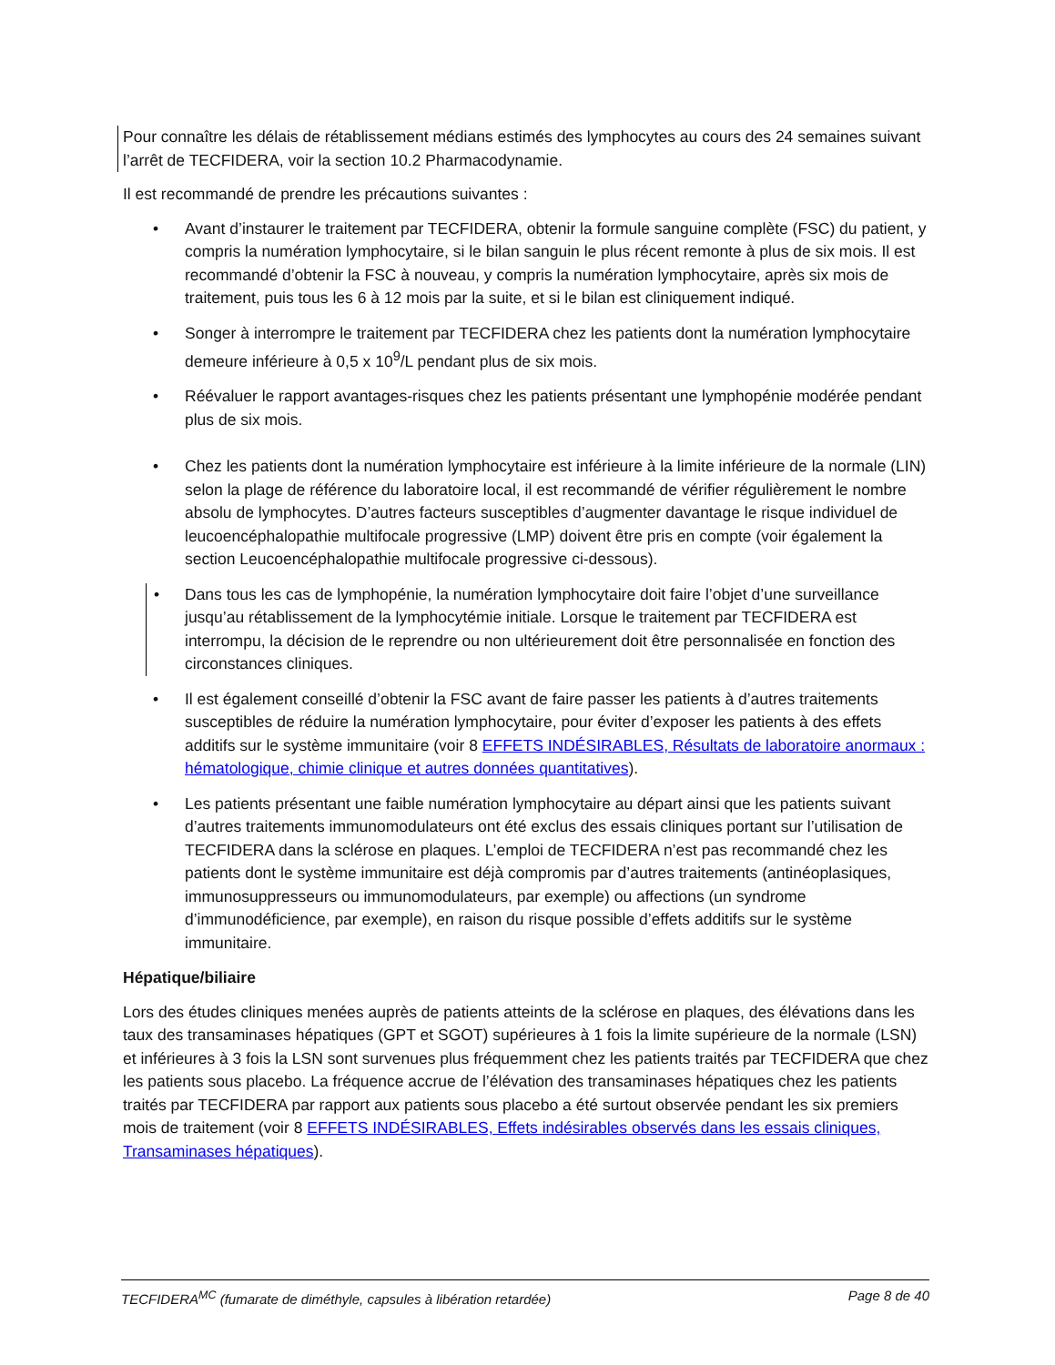Pour connaître les délais de rétablissement médians estimés des lymphocytes au cours des 24 semaines suivant l’arrêt de TECFIDERA, voir la section 10.2 Pharmacodynamie.
Il est recommandé de prendre les précautions suivantes :
• Avant d’instaurer le traitement par TECFIDERA, obtenir la formule sanguine complète (FSC) du patient, y compris la numération lymphocytaire, si le bilan sanguin le plus récent remonte à plus de six mois. Il est recommandé d’obtenir la FSC à nouveau, y compris la numération lymphocytaire, après six mois de traitement, puis tous les 6 à 12 mois par la suite, et si le bilan est cliniquement indiqué.
• Songer à interrompre le traitement par TECFIDERA chez les patients dont la numération lymphocytaire demeure inférieure à 0,5 x 10<sup>9</sup>/L pendant plus de six mois.
• Réévaluer le rapport avantages-risques chez les patients présentant une lymphopénie modérée pendant plus de six mois.
• Chez les patients dont la numération lymphocytaire est inférieure à la limite inférieure de la normale (LIN) selon la plage de référence du laboratoire local, il est recommandé de vérifier régulièrement le nombre absolu de lymphocytes. D’autres facteurs susceptibles d’augmenter davantage le risque individuel de leucoencéphalopathie multifocale progressive (LMP) doivent être pris en compte (voir également la section Leucoencéphalopathie multifocale progressive ci-dessous).
• Dans tous les cas de lymphopénie, la numération lymphocytaire doit faire l’objet d’une surveillance jusqu’au rétablissement de la lymphocytémie initiale. Lorsque le traitement par TECFIDERA est interrompu, la décision de le reprendre ou non ultérieurement doit être personnalisée en fonction des circonstances cliniques.
• Il est également conseillé d’obtenir la FSC avant de faire passer les patients à d’autres traitements susceptibles de réduire la numération lymphocytaire, pour éviter d’exposer les patients à des effets additifs sur le système immunitaire (voir 8 EFFETS INDÉSIRABLES, Résultats de laboratoire anormaux : hématologique, chimie clinique et autres données quantitatives).
• Les patients présentant une faible numération lymphocytaire au départ ainsi que les patients suivant d’autres traitements immunomodulateurs ont été exclus des essais cliniques portant sur l’utilisation de TECFIDERA dans la sclérose en plaques. L’emploi de TECFIDERA n’est pas recommandé chez les patients dont le système immunitaire est déjà compromis par d’autres traitements (antinéoplasiques, immunosuppresseurs ou immunomodulateurs, par exemple) ou affections (un syndrome d’immunodéficience, par exemple), en raison du risque possible d’effets additifs sur le système immunitaire.
Hépatique/biliaire
Lors des études cliniques menées auprès de patients atteints de la sclérose en plaques, des élévations dans les taux des transaminases hépatiques (GPT et SGOT) supérieures à 1 fois la limite supérieure de la normale (LSN) et inférieures à 3 fois la LSN sont survenues plus fréquemment chez les patients traités par TECFIDERA que chez les patients sous placebo. La fréquence accrue de l’élévation des transaminases hépatiques chez les patients traités par TECFIDERA par rapport aux patients sous placebo a été surtout observée pendant les six premiers mois de traitement (voir 8 EFFETS INDÉSIRABLES, Effets indésirables observés dans les essais cliniques, Transaminases hépatiques).
TECFIDERA<sup>MC</sup> (fumarate de diméthyle, capsules à libération retardée) Page 8 de 40